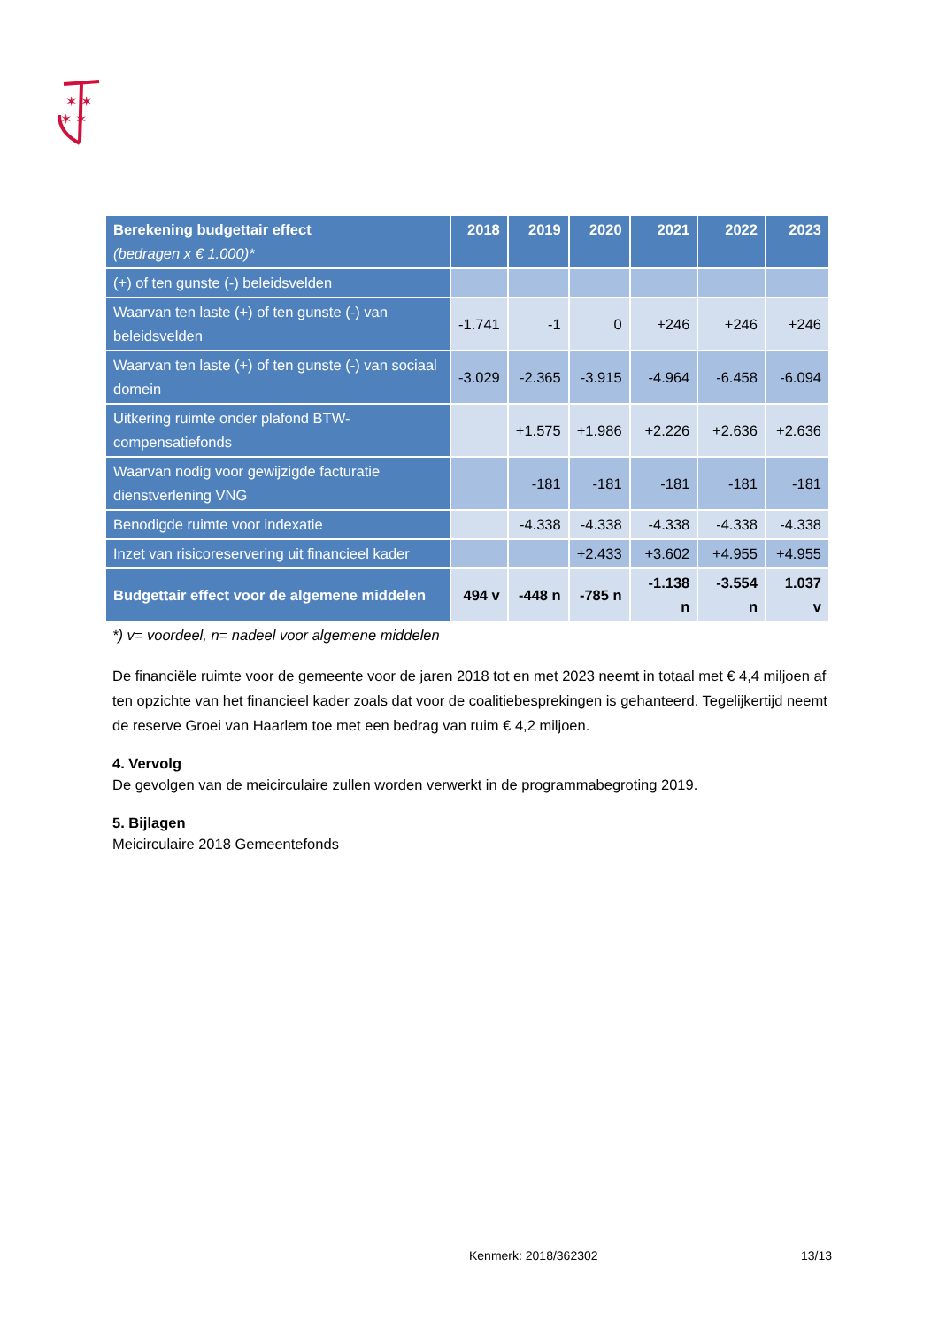✶ ✶
✶ ✶
| Berekening budgettair effect (bedragen x € 1.000)* | 2018 | 2019 | 2020 | 2021 | 2022 | 2023 |
| --- | --- | --- | --- | --- | --- | --- |
| (+) of ten gunste (-) beleidsvelden | | | | | | |
| Waarvan ten laste (+) of ten gunste (-) van beleidsvelden | -1.741 | -1 | 0 | +246 | +246 | +246 |
| Waarvan ten laste (+) of ten gunste (-) van sociaal domein | -3.029 | -2.365 | -3.915 | -4.964 | -6.458 | -6.094 |
| Uitkering ruimte onder plafond BTW-compensatiefonds | | +1.575 | +1.986 | +2.226 | +2.636 | +2.636 |
| Waarvan nodig voor gewijzigde facturatie dienstverlening VNG | | -181 | -181 | -181 | -181 | -181 |
| Benodigde ruimte voor indexatie | | -4.338 | -4.338 | -4.338 | -4.338 | -4.338 |
| Inzet van risicoreservering uit financieel kader | | | +2.433 | +3.602 | +4.955 | +4.955 |
| Budgettair effect voor de algemene middelen | 494 v | -448 n | -785 n | -1.138 n | -3.554 n | 1.037 v |
*) v= voordeel, n= nadeel voor algemene middelen
De financiële ruimte voor de gemeente voor de jaren 2018 tot en met 2023 neemt in totaal met € 4,4 miljoen af ten opzichte van het financieel kader zoals dat voor de coalitiebesprekingen is gehanteerd. Tegelijkertijd neemt de reserve Groei van Haarlem toe met een bedrag van ruim € 4,2 miljoen.
4. Vervolg
De gevolgen van de meicirculaire zullen worden verwerkt in de programmabegroting 2019.
5. Bijlagen
Meicirculaire 2018 Gemeentefonds
Kenmerk: 2018/362302 13/13